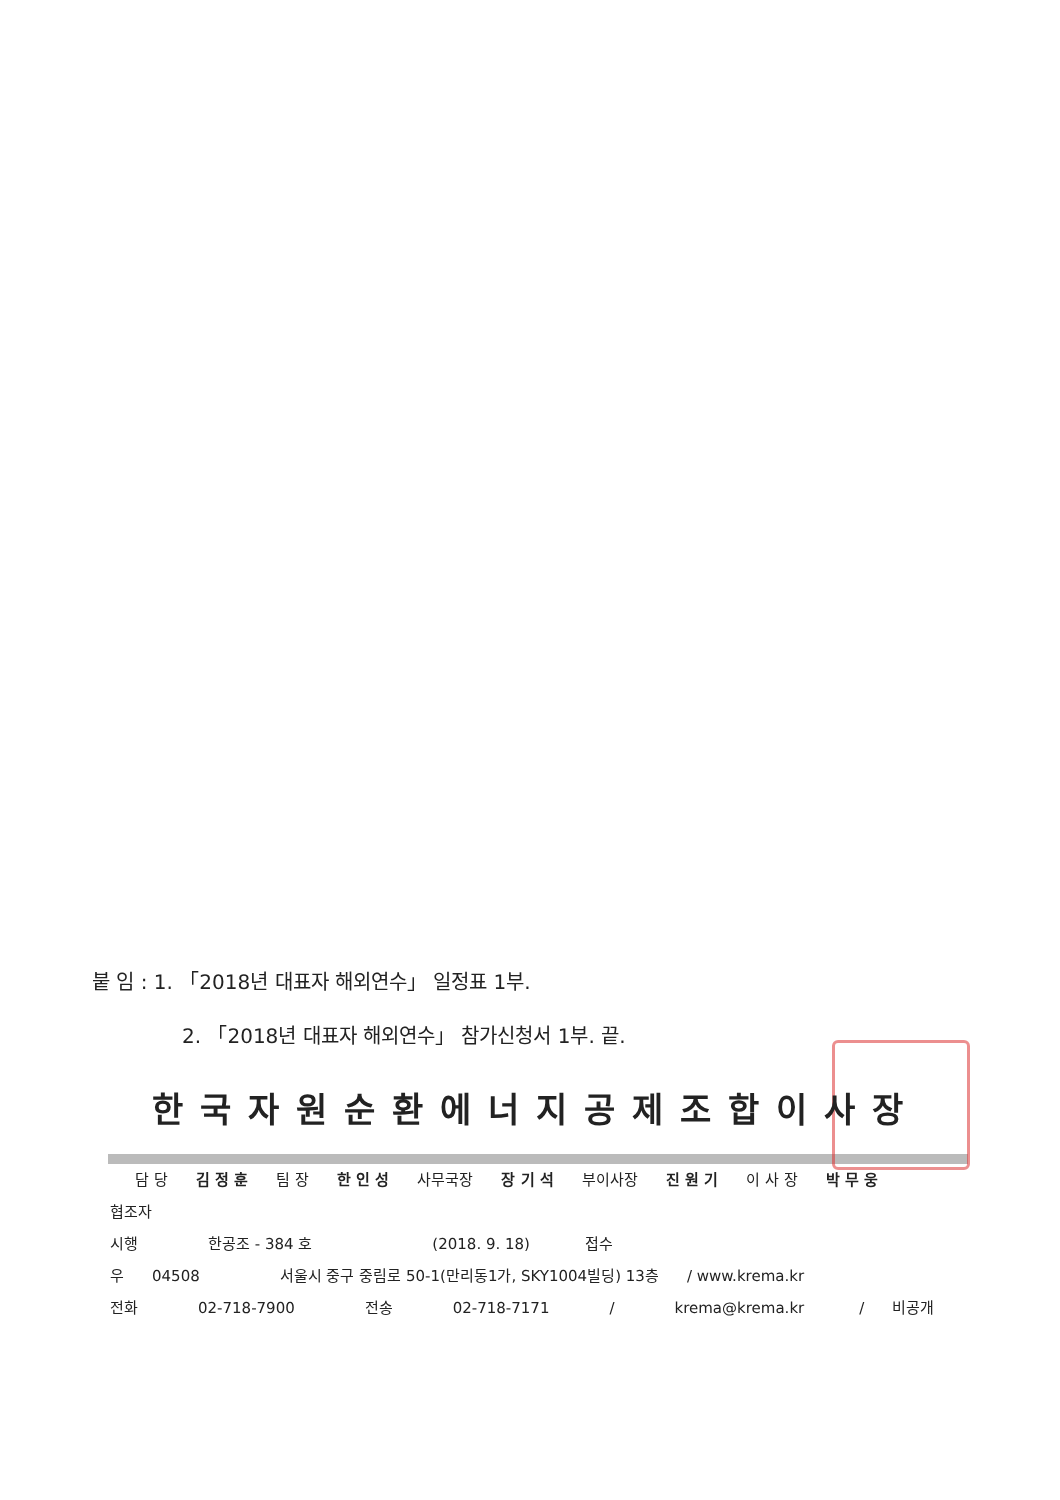붙 임 : 1. 「2018년 대표자 해외연수」 일정표 1부.
2. 「2018년 대표자 해외연수」 참가신청서 1부. 끝.
한국자원순환에너지공제조합이사장
담 당 김 정 훈 팀 장 한 인 성 사무국장 장 기 석 부이사장 진 원 기 이 사 장 박 무 웅
협조자
시행 한공조 - 384 호 (2018. 9. 18) 접수
우 04508 서울시 중구 중림로 50-1(만리동1가, SKY1004빌딩) 13층 / www.krema.kr
전화 02-718-7900 전송 02-718-7171 / krema@krema.kr / 비공개